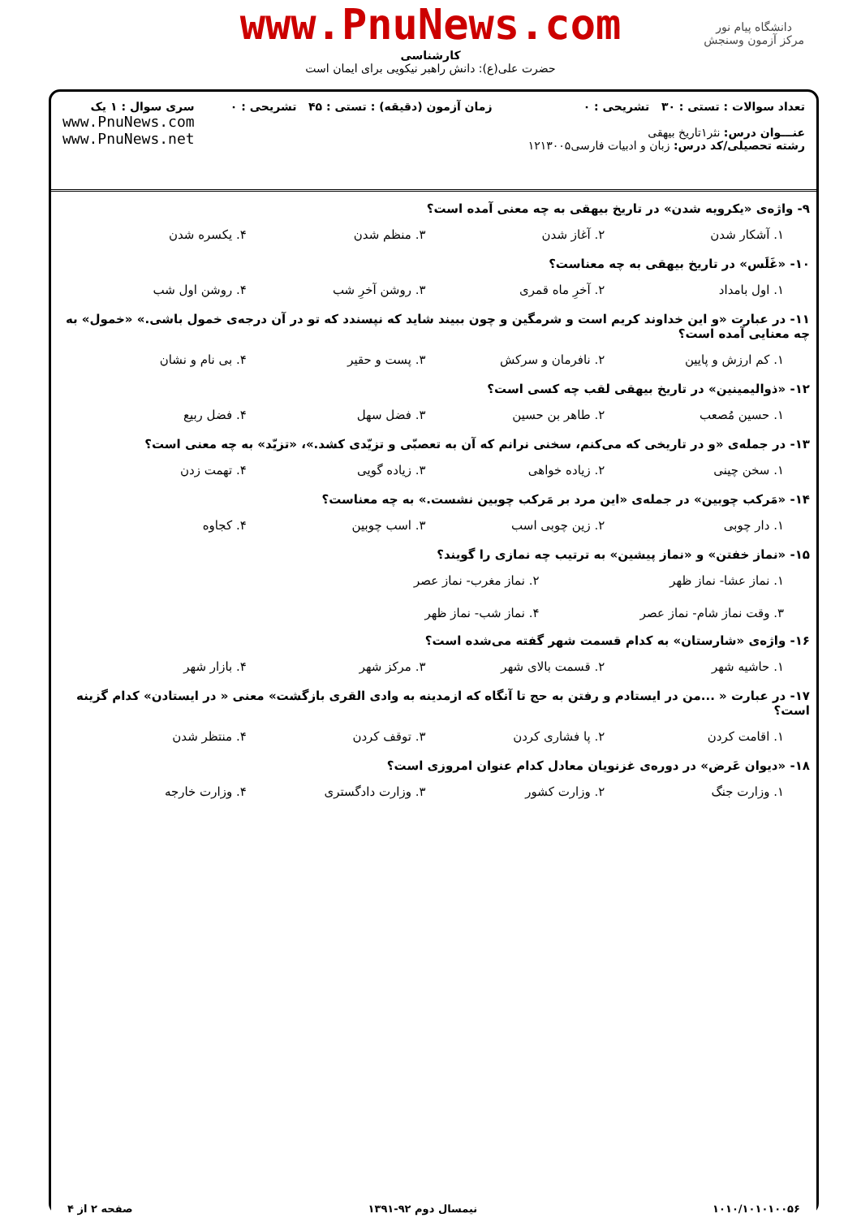www.PnuNews.com
کارشناسی
حضرت علی(ع): دانش راهبر نیکویی برای ایمان است
دانشگاه پیام نور
مرکز آزمون وسنجش
تعداد سوالات : تستی : ۳۰ تشریحی : ۰
عنـــوان درس: نثر۱تاریخ بیهقی
رشته تحصیلی/کد درس: زبان و ادبیات فارسی۱۲۱۳۰۰۵
زمان آزمون (دقیقه) : تستی : ۴۵ تشریحی : ۰
سری سوال : ۱ یک
www.PnuNews.com
www.PnuNews.net
۹- واژه‌ی «یکرویه شدن» در تاریخ بیهقی به چه معنی آمده است؟
۱. آشکار شدن ۲. آغاز شدن ۳. منظم شدن ۴. یکسره شدن
۱۰- «غَلَس» در تاریخ بیهقی به چه معناست؟
۱. اول بامداد ۲. آخرِ ماه قمری ۳. روشن آخرِ شب ۴. روشن اول شب
۱۱- در عبارت «و این خداوند کریم است و شرمگین و چون ببیند شاید که نپسندد که تو در آن درجه‌ی خمول باشی.» «خمول» به چه معنایی آمده است؟
۱. کم ارزش و پایین ۲. نافرمان و سرکش ۳. پست و حقیر ۴. بی نام و نشان
۱۲- «ذوالیمینین» در تاریخ بیهقی لقب چه کسی است؟
۱. حسین مُصعب ۲. طاهر بن حسین ۳. فضل سهل ۴. فضل ربیع
۱۳- در جمله‌ی «و در تاریخی که می‌کنم، سخنی نرانم که آن به تعصبّی و تزیّدی کشد.»، «تزیّد» به چه معنی است؟
۱. سخن چینی ۲. زیاده خواهی ۳. زیاده گویی ۴. تهمت زدن
۱۴- «مَرکب چوبین» در جمله‌ی «این مرد بر مَرکب چوبین نشست.» به چه معناست؟
۱. دار چوبی ۲. زین چوبی اسب ۳. اسب چوبین ۴. کجاوه
۱۵- «نماز خفتن» و «نماز پیشین» به ترتیب چه نمازی را گویند؟
۱. نماز عشا- نماز ظهر ۲. نماز مغرب- نماز عصر ۳. وقت نماز شام- نماز عصر ۴. نماز شب- نماز ظهر
۱۶- واژه‌ی «شارستان» به کدام قسمت شهر گفته می‌شده است؟
۱. حاشیه شهر ۲. قسمت بالای شهر ۳. مرکز شهر ۴. بازار شهر
۱۷- در عبارت « ...من در ایستادم و رفتن به حج تا آنگاه که ازمدینه به وادی القری بازگشت» معنی « در ایستادن» کدام گزینه است؟
۱. اقامت کردن ۲. پا فشاری کردن ۳. توقف کردن ۴. منتظر شدن
۱۸- «دیوان عَرض» در دوره‌ی غزنویان معادل کدام عنوان امروزی است؟
۱. وزارت جنگ ۲. وزارت کشور ۳. وزارت دادگستری ۴. وزارت خارجه
۱۰۱۰/۱۰۱۰۱۰۰۵۶ نیمسال دوم ۹۲-۱۳۹۱ صفحه ۲ از ۴